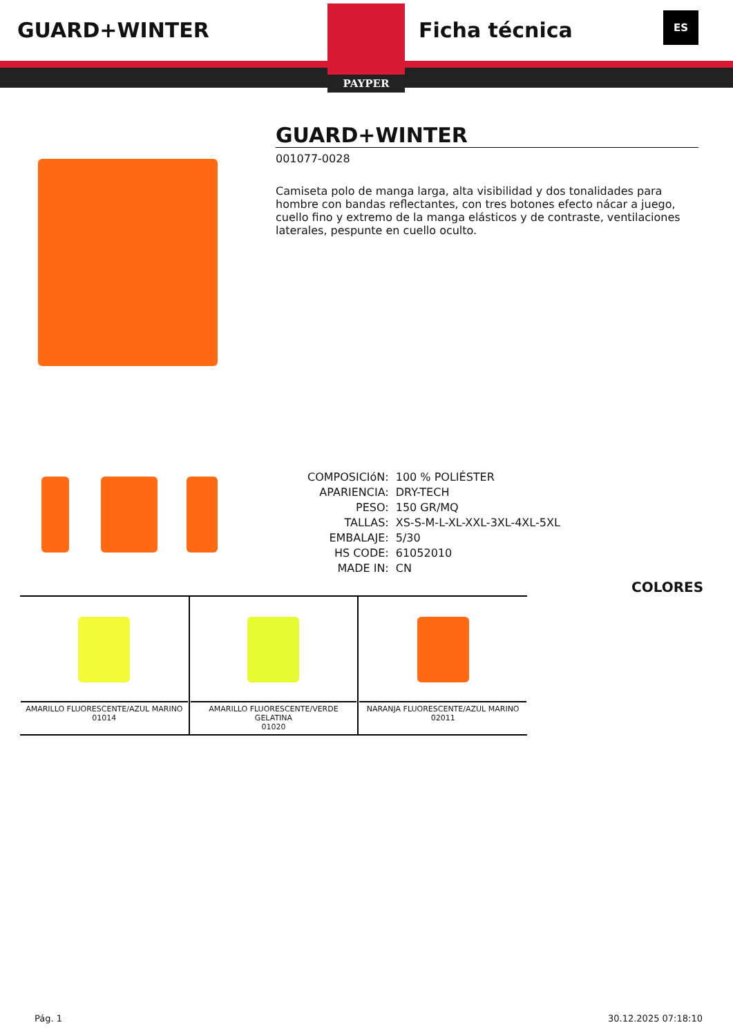GUARD+WINTER
PAYPER
Ficha técnica
ES
GUARD+WINTER
001077-0028
Camiseta polo de manga larga, alta visibilidad y dos tonalidades para hombre con bandas reflectantes, con tres botones efecto nácar a juego, cuello fino y extremo de la manga elásticos y de contraste, ventilaciones laterales, pespunte en cuello oculto.
| COMPOSICIóN: | 100 % POLIÉSTER |
| APARIENCIA: | DRY-TECH |
| PESO: | 150 GR/MQ |
| TALLAS: | XS-S-M-L-XL-XXL-3XL-4XL-5XL |
| EMBALAJE: | 5/30 |
| HS CODE: | 61052010 |
| MADE IN: | CN |
COLORES
| AMARILLO FLUORESCENTE/AZUL MARINO 01014 | AMARILLO FLUORESCENTE/VERDE GELATINA 01020 | NARANJA FLUORESCENTE/AZUL MARINO 02011 |
Pág. 1 30.12.2025 07:18:10